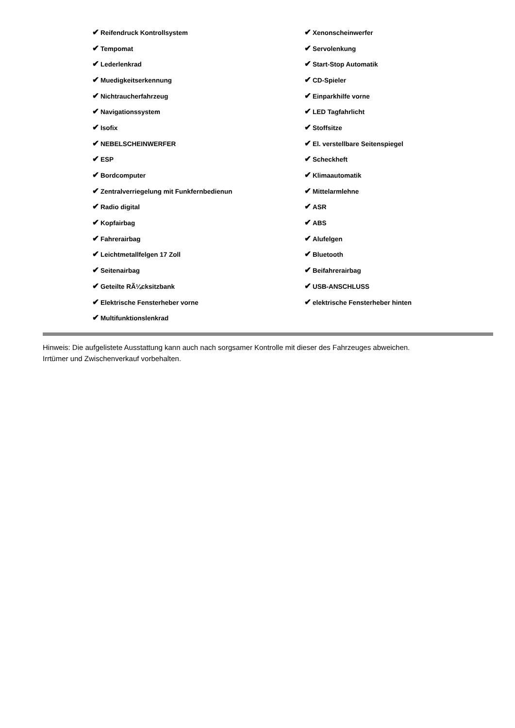| ✔ Reifendruck Kontrollsystem | ✔ Xenonscheinwerfer |
| ✔ Tempomat | ✔ Servolenkung |
| ✔ Lederlenkrad | ✔ Start-Stop Automatik |
| ✔ Muedigkeitserkennung | ✔ CD-Spieler |
| ✔ Nichtraucherfahrzeug | ✔ Einparkhilfe vorne |
| ✔ Navigationssystem | ✔ LED Tagfahrlicht |
| ✔ Isofix | ✔ Stoffsitze |
| ✔ NEBELSCHEINWERFER | ✔ El. verstellbare Seitenspiegel |
| ✔ ESP | ✔ Scheckheft |
| ✔ Bordcomputer | ✔ Klimaautomatik |
| ✔ Zentralverriegelung mit Funkfernbedienun | ✔ Mittelarmlehne |
| ✔ Radio digital | ✔ ASR |
| ✔ Kopfairbag | ✔ ABS |
| ✔ Fahrerairbag | ✔ Alufelgen |
| ✔ Leichtmetallfelgen 17 Zoll | ✔ Bluetooth |
| ✔ Seitenairbag | ✔ Beifahrerairbag |
| ✔ Geteilte RÃ¼cksitzbank | ✔ USB-ANSCHLUSS |
| ✔ Elektrische Fensterheber vorne | ✔ elektrische Fensterheber hinten |
| ✔ Multifunktionslenkrad | |
Hinweis: Die aufgelistete Ausstattung kann auch nach sorgsamer Kontrolle mit dieser des Fahrzeuges abweichen. Irrtümer und Zwischenverkauf vorbehalten.